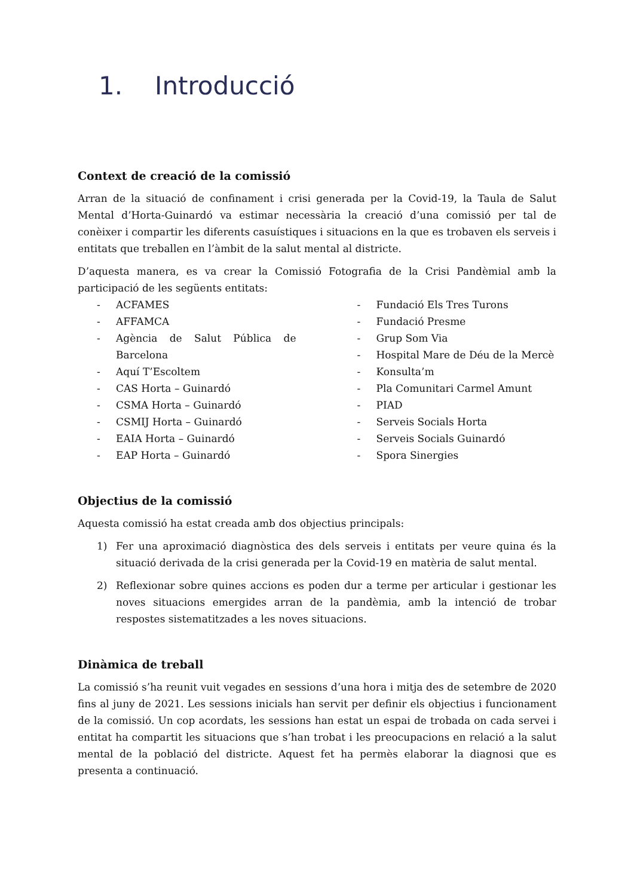1. Introducció
Context de creació de la comissió
Arran de la situació de confinament i crisi generada per la Covid-19, la Taula de Salut Mental d’Horta-Guinardó va estimar necessària la creació d’una comissió per tal de conèixer i compartir les diferents casuístiques i situacions en la que es trobaven els serveis i entitats que treballen en l’àmbit de la salut mental al districte.
D’aquesta manera, es va crear la Comissió Fotografia de la Crisi Pandèmial amb la participació de les següents entitats:
- ACFAMES
- AFFAMCA
- Agència de Salut Pública de Barcelona
- Aquí T’Escoltem
- CAS Horta – Guinardó
- CSMA Horta – Guinardó
- CSMIJ Horta – Guinardó
- EAIA Horta – Guinardó
- EAP Horta – Guinardó
- Fundació Els Tres Turons
- Fundació Presme
- Grup Som Via
- Hospital Mare de Déu de la Mercè
- Konsulta’m
- Pla Comunitari Carmel Amunt
- PIAD
- Serveis Socials Horta
- Serveis Socials Guinardó
- Spora Sinergies
Objectius de la comissió
Aquesta comissió ha estat creada amb dos objectius principals:
1) Fer una aproximació diagnòstica des dels serveis i entitats per veure quina és la situació derivada de la crisi generada per la Covid-19 en matèria de salut mental.
2) Reflexionar sobre quines accions es poden dur a terme per articular i gestionar les noves situacions emergides arran de la pandèmia, amb la intenció de trobar respostes sistematitzades a les noves situacions.
Dinàmica de treball
La comissió s’ha reunit vuit vegades en sessions d’una hora i mitja des de setembre de 2020 fins al juny de 2021. Les sessions inicials han servit per definir els objectius i funcionament de la comissió. Un cop acordats, les sessions han estat un espai de trobada on cada servei i entitat ha compartit les situacions que s’han trobat i les preocupacions en relació a la salut mental de la població del districte. Aquest fet ha permès elaborar la diagnosi que es presenta a continuació.